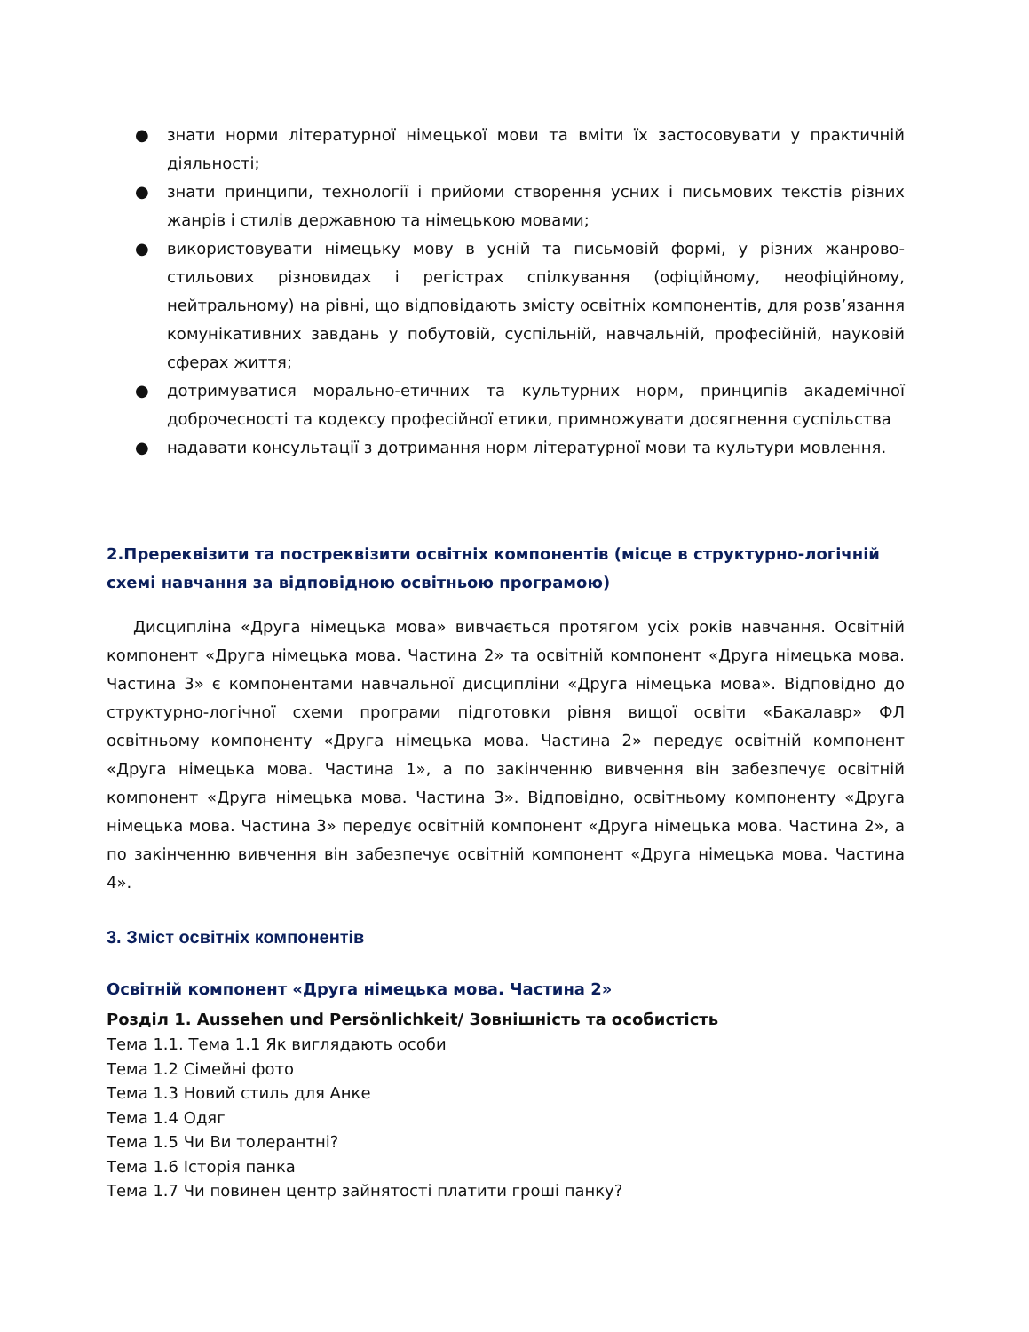● знати норми літературної німецької мови та вміти їх застосовувати у практичній діяльності;
● знати принципи, технології і прийоми створення усних і письмових текстів різних жанрів і стилів державною та німецькою мовами;
● використовувати німецьку мову в усній та письмовій формі, у різних жанрово-стильових різновидах і регістрах спілкування (офіційному, неофіційному, нейтральному) на рівні, що відповідають змісту освітніх компонентів, для розв’язання комунікативних завдань у побутовій, суспільній, навчальній, професійній, науковій сферах життя;
● дотримуватися морально-етичних та культурних норм, принципів академічної доброчесності та кодексу професійної етики, примножувати досягнення суспільства
● надавати консультації з дотримання норм літературної мови та культури мовлення.
2.Пререквізити та постреквізити освітніх компонентів (місце в структурно-логічній схемі навчання за відповідною освітньою програмою)
Дисципліна «Друга німецька мова» вивчається протягом усіх років навчання. Освітній компонент «Друга німецька мова. Частина 2» та освітній компонент «Друга німецька мова. Частина 3» є компонентами навчальної дисципліни «Друга німецька мова». Відповідно до структурно-логічної схеми програми підготовки рівня вищої освіти «Бакалавр» ФЛ освітньому компоненту «Друга німецька мова. Частина 2» передує освітній компонент «Друга німецька мова. Частина 1», а по закінченню вивчення він забезпечує освітній компонент «Друга німецька мова. Частина 3». Відповідно, освітньому компоненту «Друга німецька мова. Частина 3» передує освітній компонент «Друга німецька мова. Частина 2», а по закінченню вивчення він забезпечує освітній компонент «Друга німецька мова. Частина 4».
3. Зміст освітніх компонентів
Освітній компонент «Друга німецька мова. Частина 2»
Розділ 1. Aussehen und Persönlichkeit/ Зовнішність та особистість
Тема 1.1. Тема 1.1 Як виглядають особи
Тема 1.2 Сімейні фото
Тема 1.3 Новий стиль для Анке
Тема 1.4 Одяг
Тема 1.5 Чи Ви толерантні?
Тема 1.6 Історія панка
Тема 1.7 Чи повинен центр зайнятості платити гроші панку?